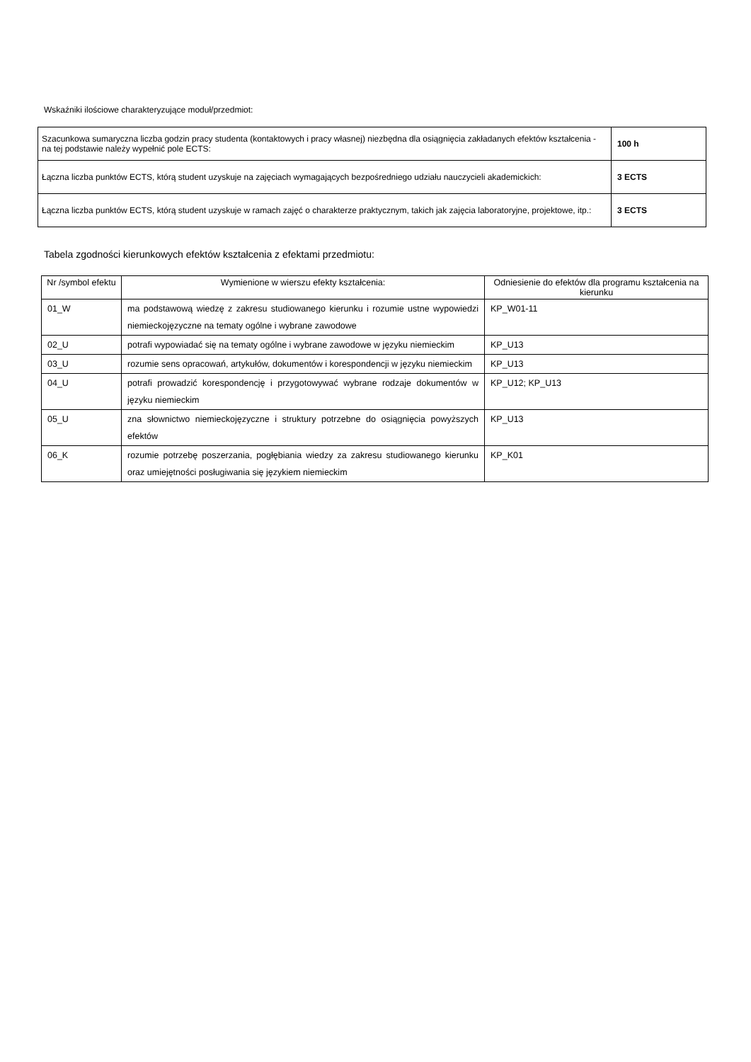Wskaźniki ilościowe charakteryzujące moduł/przedmiot:
| Szacunkowa sumaryczna liczba godzin pracy studenta (kontaktowych i pracy własnej) niezbędna dla osiągnięcia zakładanych efektów kształcenia - na tej podstawie należy wypełnić pole ECTS: | 100 h |
| Łączna liczba punktów ECTS, którą student uzyskuje na zajęciach wymagających bezpośredniego udziału nauczycieli akademickich: | 3 ECTS |
| Łączna liczba punktów ECTS, którą student uzyskuje w ramach zajęć o charakterze praktycznym, takich jak zajęcia laboratoryjne, projektowe, itp.: | 3 ECTS |
Tabela zgodności kierunkowych efektów kształcenia z efektami przedmiotu:
| Nr /symbol efektu | Wymienione w wierszu efekty kształcenia: | Odniesienie do efektów dla programu kształcenia na kierunku |
| --- | --- | --- |
| 01_W | ma podstawową wiedzę z zakresu studiowanego kierunku i rozumie ustne wypowiedzi niemieckojęzyczne na tematy ogólne i wybrane zawodowe | KP_W01-11 |
| 02_U | potrafi wypowiadać się na tematy ogólne i wybrane zawodowe w języku niemieckim | KP_U13 |
| 03_U | rozumie sens opracowań, artykułów, dokumentów i korespondencji w języku niemieckim | KP_U13 |
| 04_U | potrafi prowadzić korespondencję i przygotowywać wybrane rodzaje dokumentów w języku niemieckim | KP_U12; KP_U13 |
| 05_U | zna słownictwo niemieckojęzyczne i struktury potrzebne do osiągnięcia powyższych efektów | KP_U13 |
| 06_K | rozumie potrzebę poszerzania, pogłębiania wiedzy za zakresu studiowanego kierunku oraz umiejętności posługiwania się językiem niemieckim | KP_K01 |